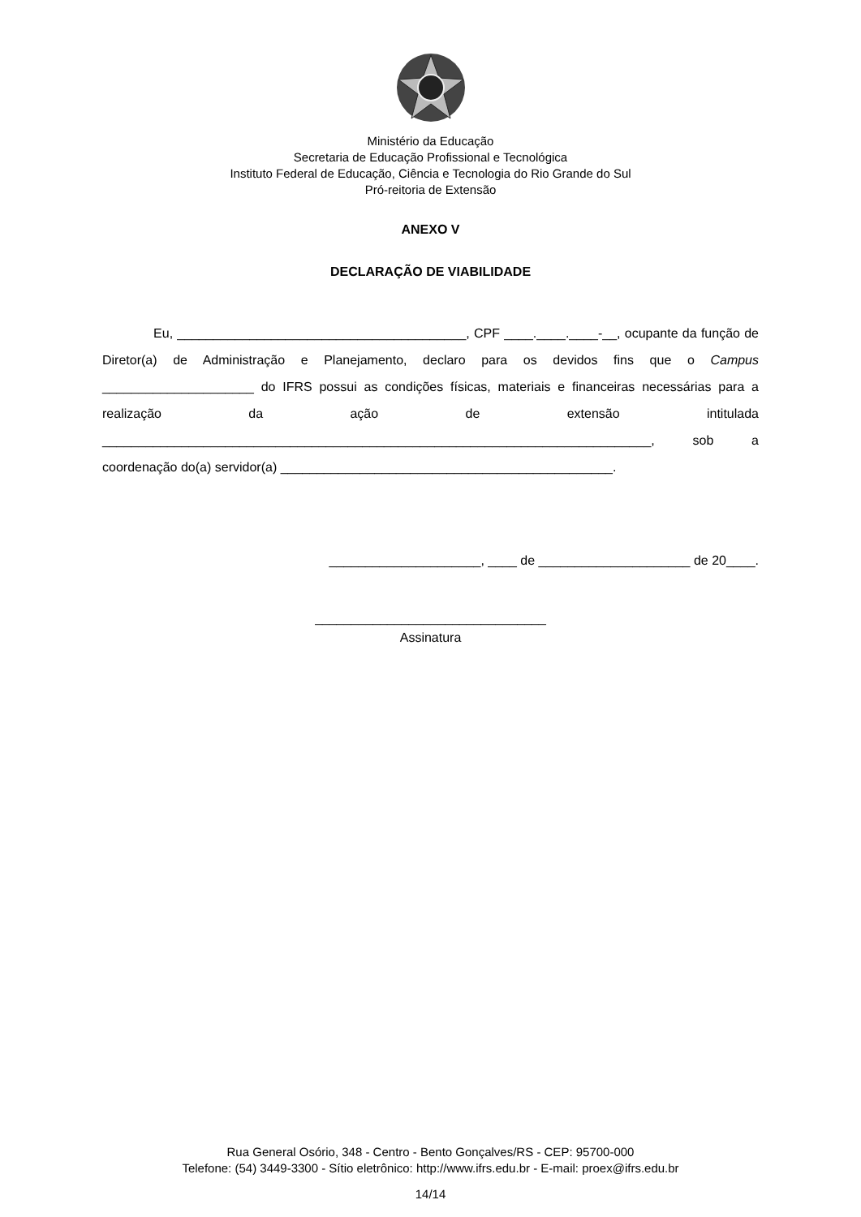Ministério da Educação
Secretaria de Educação Profissional e Tecnológica
Instituto Federal de Educação, Ciência e Tecnologia do Rio Grande do Sul
Pró-reitoria de Extensão
ANEXO V
DECLARAÇÃO DE VIABILIDADE
Eu, ________________________________________, CPF ____.____.____-__, ocupante da função de Diretor(a) de Administração e Planejamento, declaro para os devidos fins que o Campus _____________________ do IFRS possui as condições físicas, materiais e financeiras necessárias para a realização da ação de extensão intitulada ____________________________________________________________________________, sob a coordenação do(a) servidor(a) ______________________________________________.
_____________________, ____ de _____________________ de 20____.
________________________________
Assinatura
Rua General Osório, 348 - Centro - Bento Gonçalves/RS - CEP: 95700-000
Telefone: (54) 3449-3300 - Sítio eletrônico: http://www.ifrs.edu.br - E-mail: proex@ifrs.edu.br
14/14